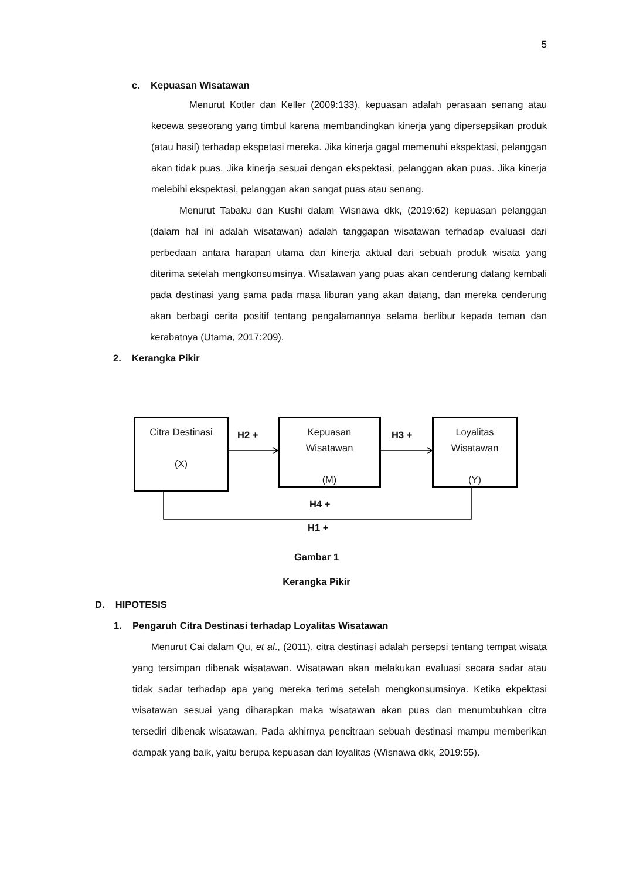5
c. Kepuasan Wisatawan
Menurut Kotler dan Keller (2009:133), kepuasan adalah perasaan senang atau kecewa seseorang yang timbul karena membandingkan kinerja yang dipersepsikan produk (atau hasil) terhadap ekspetasi mereka. Jika kinerja gagal memenuhi ekspektasi, pelanggan akan tidak puas. Jika kinerja sesuai dengan ekspektasi, pelanggan akan puas. Jika kinerja melebihi ekspektasi, pelanggan akan sangat puas atau senang.
Menurut Tabaku dan Kushi dalam Wisnawa dkk, (2019:62) kepuasan pelanggan (dalam hal ini adalah wisatawan) adalah tanggapan wisatawan terhadap evaluasi dari perbedaan antara harapan utama dan kinerja aktual dari sebuah produk wisata yang diterima setelah mengkonsumsinya. Wisatawan yang puas akan cenderung datang kembali pada destinasi yang sama pada masa liburan yang akan datang, dan mereka cenderung akan berbagi cerita positif tentang pengalamannya selama berlibur kepada teman dan kerabatnya (Utama, 2017:209).
2. Kerangka Pikir
Citra Destinasi
(X)
H2 +
Kepuasan
Wisatawan
(M)
H3 +
Loyalitas
Wisatawan
(Y)
H4 +
H1 +
Gambar 1
Kerangka Pikir
D. HIPOTESIS
1. Pengaruh Citra Destinasi terhadap Loyalitas Wisatawan
Menurut Cai dalam Qu, et al., (2011), citra destinasi adalah persepsi tentang tempat wisata yang tersimpan dibenak wisatawan. Wisatawan akan melakukan evaluasi secara sadar atau tidak sadar terhadap apa yang mereka terima setelah mengkonsumsinya. Ketika ekpektasi wisatawan sesuai yang diharapkan maka wisatawan akan puas dan menumbuhkan citra tersediri dibenak wisatawan. Pada akhirnya pencitraan sebuah destinasi mampu memberikan dampak yang baik, yaitu berupa kepuasan dan loyalitas (Wisnawa dkk, 2019:55).